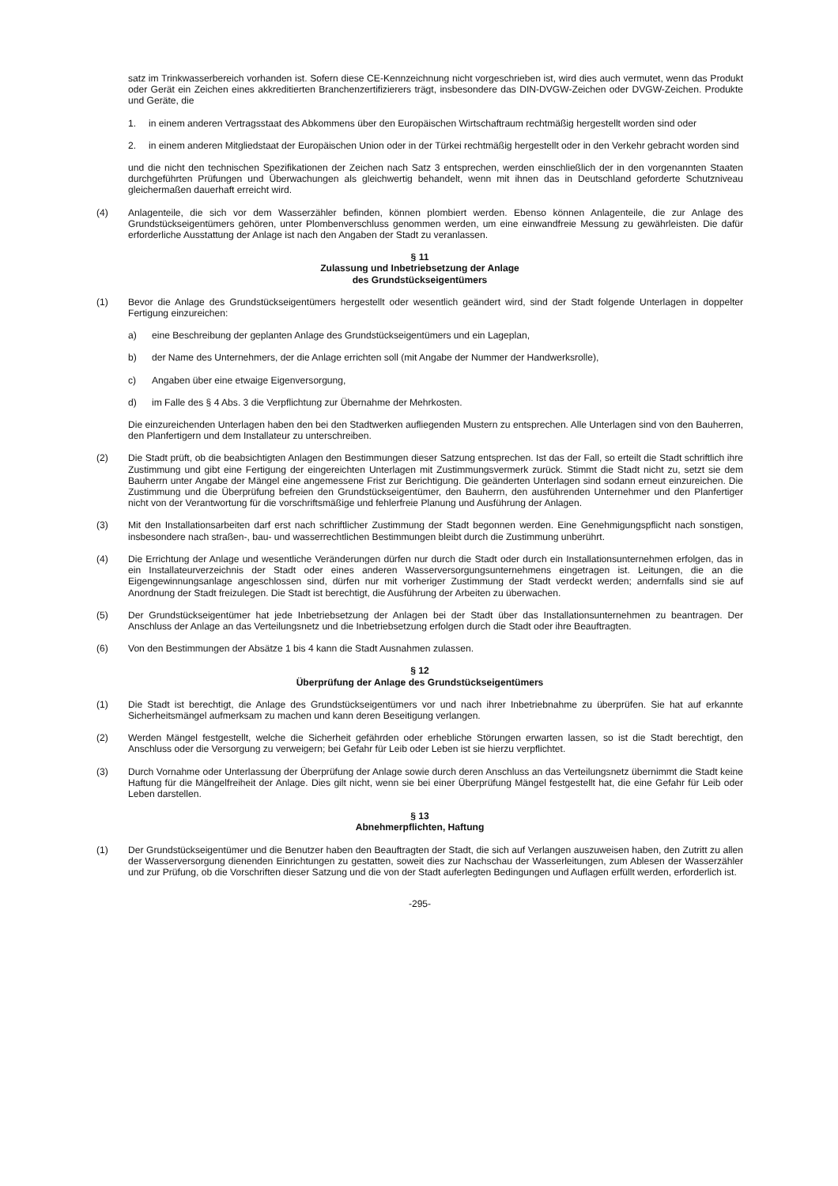satz im Trinkwasserbereich vorhanden ist. Sofern diese CE-Kennzeichnung nicht vorgeschrieben ist, wird dies auch vermutet, wenn das Produkt oder Gerät ein Zeichen eines akkreditierten Branchenzertifizierers trägt, insbesondere das DIN-DVGW-Zeichen oder DVGW-Zeichen. Produkte und Geräte, die
1. in einem anderen Vertragsstaat des Abkommens über den Europäischen Wirtschaftraum rechtmäßig hergestellt worden sind oder
2. in einem anderen Mitgliedstaat der Europäischen Union oder in der Türkei rechtmäßig hergestellt oder in den Verkehr gebracht worden sind
und die nicht den technischen Spezifikationen der Zeichen nach Satz 3 entsprechen, werden einschließlich der in den vorgenannten Staaten durchgeführten Prüfungen und Überwachungen als gleichwertig behandelt, wenn mit ihnen das in Deutschland geforderte Schutzniveau gleichermaßen dauerhaft erreicht wird.
(4) Anlagenteile, die sich vor dem Wasserzähler befinden, können plombiert werden. Ebenso können Anlagenteile, die zur Anlage des Grundstückseigentümers gehören, unter Plombenverschluss genommen werden, um eine einwandfreie Messung zu gewährleisten. Die dafür erforderliche Ausstattung der Anlage ist nach den Angaben der Stadt zu veranlassen.
§ 11
Zulassung und Inbetriebsetzung der Anlage
des Grundstückseigentümers
(1) Bevor die Anlage des Grundstückseigentümers hergestellt oder wesentlich geändert wird, sind der Stadt folgende Unterlagen in doppelter Fertigung einzureichen:
a) eine Beschreibung der geplanten Anlage des Grundstückseigentümers und ein Lageplan,
b) der Name des Unternehmers, der die Anlage errichten soll (mit Angabe der Nummer der Handwerksrolle),
c) Angaben über eine etwaige Eigenversorgung,
d) im Falle des § 4 Abs. 3 die Verpflichtung zur Übernahme der Mehrkosten.
Die einzureichenden Unterlagen haben den bei den Stadtwerken aufliegenden Mustern zu entsprechen. Alle Unterlagen sind von den Bauherren, den Planfertigern und dem Installateur zu unterschreiben.
(2) Die Stadt prüft, ob die beabsichtigten Anlagen den Bestimmungen dieser Satzung entsprechen. Ist das der Fall, so erteilt die Stadt schriftlich ihre Zustimmung und gibt eine Fertigung der eingereichten Unterlagen mit Zustimmungsvermerk zurück. Stimmt die Stadt nicht zu, setzt sie dem Bauherrn unter Angabe der Mängel eine angemessene Frist zur Berichtigung. Die geänderten Unterlagen sind sodann erneut einzureichen. Die Zustimmung und die Überprüfung befreien den Grundstückseigentümer, den Bauherrn, den ausführenden Unternehmer und den Planfertiger nicht von der Verantwortung für die vorschriftsmäßige und fehlerfreie Planung und Ausführung der Anlagen.
(3) Mit den Installationsarbeiten darf erst nach schriftlicher Zustimmung der Stadt begonnen werden. Eine Genehmigungspflicht nach sonstigen, insbesondere nach straßen-, bau- und wasserrechtlichen Bestimmungen bleibt durch die Zustimmung unberührt.
(4) Die Errichtung der Anlage und wesentliche Veränderungen dürfen nur durch die Stadt oder durch ein Installationsunternehmen erfolgen, das in ein Installateurverzeichnis der Stadt oder eines anderen Wasserversorgungsunternehmens eingetragen ist. Leitungen, die an die Eigengewinnungsanlage angeschlossen sind, dürfen nur mit vorheriger Zustimmung der Stadt verdeckt werden; andernfalls sind sie auf Anordnung der Stadt freizulegen. Die Stadt ist berechtigt, die Ausführung der Arbeiten zu überwachen.
(5) Der Grundstückseigentümer hat jede Inbetriebsetzung der Anlagen bei der Stadt über das Installationsunternehmen zu beantragen. Der Anschluss der Anlage an das Verteilungsnetz und die Inbetriebsetzung erfolgen durch die Stadt oder ihre Beauftragten.
(6) Von den Bestimmungen der Absätze 1 bis 4 kann die Stadt Ausnahmen zulassen.
§ 12
Überprüfung der Anlage des Grundstückseigentümers
(1) Die Stadt ist berechtigt, die Anlage des Grundstückseigentümers vor und nach ihrer Inbetriebnahme zu überprüfen. Sie hat auf erkannte Sicherheitsmängel aufmerksam zu machen und kann deren Beseitigung verlangen.
(2) Werden Mängel festgestellt, welche die Sicherheit gefährden oder erhebliche Störungen erwarten lassen, so ist die Stadt berechtigt, den Anschluss oder die Versorgung zu verweigern; bei Gefahr für Leib oder Leben ist sie hierzu verpflichtet.
(3) Durch Vornahme oder Unterlassung der Überprüfung der Anlage sowie durch deren Anschluss an das Verteilungsnetz übernimmt die Stadt keine Haftung für die Mängelfreiheit der Anlage. Dies gilt nicht, wenn sie bei einer Überprüfung Mängel festgestellt hat, die eine Gefahr für Leib oder Leben darstellen.
§ 13
Abnehmerpflichten, Haftung
(1) Der Grundstückseigentümer und die Benutzer haben den Beauftragten der Stadt, die sich auf Verlangen auszuweisen haben, den Zutritt zu allen der Wasserversorgung dienenden Einrichtungen zu gestatten, soweit dies zur Nachschau der Wasserleitungen, zum Ablesen der Wasserzähler und zur Prüfung, ob die Vorschriften dieser Satzung und die von der Stadt auferlegten Bedingungen und Auflagen erfüllt werden, erforderlich ist.
-295-